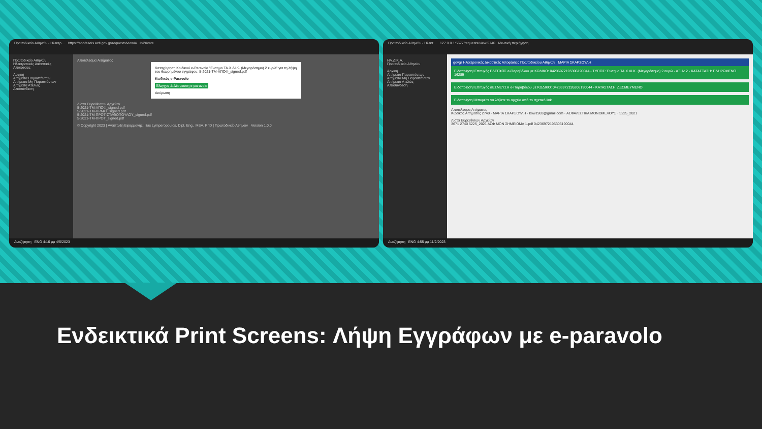Πρωτοδικείο Αθηνών - Ηλεκτρ… https://apofaseis.acfi.gov.gr/requests/view/4 InPrivate
Πρωτοδικείο Αθηνών
Ηλεκτρονικές Δικαστικές Αποφάσεις
Αρχική
Αιτήματα Παραστάντων
Αιτήματα Μη Παραστάντων
Αιτήματα Ατελώς
Αποσύνδεση
Αποτέλεσμα Αιτήματος
Καταχώρηση Κωδικού e-Paravolo "Ενσημο ΤΑ.Χ.ΔΙ.Κ. (Μεγαρόσημο) 2 ευρώ" για τη λήψη του θεωρημένου εγγράφου: 5-2021-ΤΜ-ΑΠΟΦ_signed.pdf
Κωδικός e-Paravolo
Έλεγχος & Δέσμευση e-paravolo
Ακύρωση
Λίστα Ευρεθέντων Αρχείων
5-2021-ΤΜ-ΑΠΟΦ_signed.pdf
5-2021-ΤΜ-ΠΡΑΚΤ_signed.pdf
5-2021-ΤΜ-ΠΡΟΤ-ΣΤΑΘΟΠΟΥΛΟΥ_signed.pdf
5-2021-ΤΜ-ΠΡΟΤ_signed.pdf
© Copyright 2023 | Ανάπτυξη Εφαρμογής: Ilias Lymperopoulos, Dipl. Eng., MBA, PhD | Πρωτοδικείο Αθηνών Version 1.0.0
Αναζήτηση ENG 4:16 μμ 4/5/2023
Πρωτοδικείο Αθηνών - Ηλεκτ… 127.0.0.1:5677/requests/view/2740 Ιδιωτική περιήγηση
ΗΛ.ΔΙΚ.Α.
Πρωτοδικείο Αθηνών
Αρχική
Αιτήματα Παραστάντων
Αιτήματα Μη Παραστάντων
Αιτήματα Ατελώς
Αποσύνδεση
govgr Ηλεκτρονικές Δικαστικές Αποφάσεις Πρωτοδικείου Αθηνών ΜΑΡΙΑ ΣΚΑΡΣΟΥΛΗ
Ειδοποίηση! Επιτυχής ΕΛΕΓΧΟΣ e-Παραβόλου με ΚΩΔΙΚΟ: 04236972195306190044 - ΤΥΠΟΣ: Ένσημο ΤΑ.Χ.ΔΙ.Κ. (Μεγαρόσημο) 2 ευρώ - ΑΞΙΑ: 2 - ΚΑΤΑΣΤΑΣΗ: ΠΛΗΡΩΜΕΝΟ 16289
Ειδοποίηση! Επιτυχής ΔΕΣΜΕΥΣΗ e-Παραβόλου με ΚΩΔΙΚΟ: 04236972195306190044 - ΚΑΤΑΣΤΑΣΗ: ΔΕΣΜΕΥΜΕΝΟ
Ειδοποίηση! Μπορείτε να λάβετε το αρχείο από το σχετικό link
Αποτέλεσμα Αιτήματος
Κωδικός Αιτήματος 2740 · ΜΑΡΙΑ ΣΚΑΡΣΟΥΛΗ · kow1983@gmail.com · ΑΣΦΑΛΙΣΤΙΚΑ ΜΟΝΟΜΕΛΟΥΣ · 5225_2021
Λίστα Ευρεθέντων Αρχείων
3671 2740 5225_2021 ΑΣΦ ΜΟΝ ΣΗΜΕΙΩΜΑ 1.pdf 04236972195306190044
Αναζήτηση ENG 4:55 μμ 11/2/2023
Ενδεικτικά Print Screens: Λήψη Εγγράφων με e-paravolo